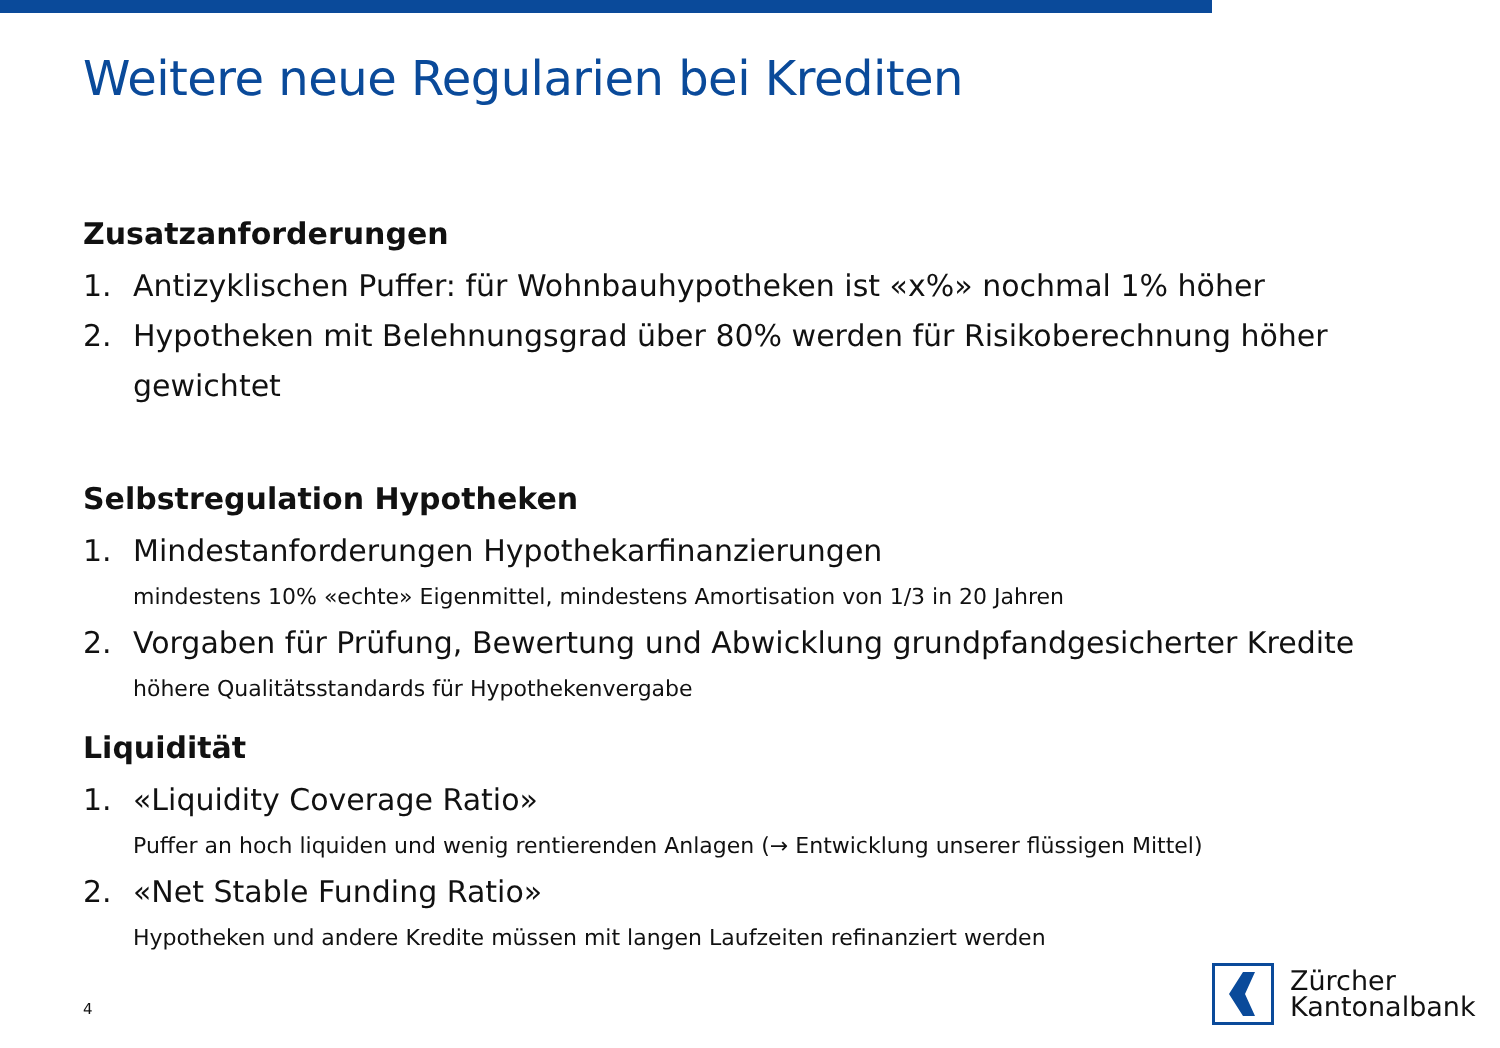Weitere neue Regularien bei Krediten
Zusatzanforderungen
1. Antizyklischen Puffer: für Wohnbauhypotheken ist «x%» nochmal 1% höher
2. Hypotheken mit Belehnungsgrad über 80% werden für Risikoberechnung höher gewichtet
Selbstregulation Hypotheken
1. Mindestanforderungen Hypothekarfinanzierungen
mindestens 10% «echte» Eigenmittel, mindestens Amortisation von 1/3 in 20 Jahren
2. Vorgaben für Prüfung, Bewertung und Abwicklung grundpfandgesicherter Kredite
höhere Qualitätsstandards für Hypothekenvergabe
Liquidität
1. «Liquidity Coverage Ratio»
Puffer an hoch liquiden und wenig rentierenden Anlagen (→ Entwicklung unserer flüssigen Mittel)
2. «Net Stable Funding Ratio»
Hypotheken und andere Kredite müssen mit langen Laufzeiten refinanziert werden
4
Zürcher
Kantonalbank